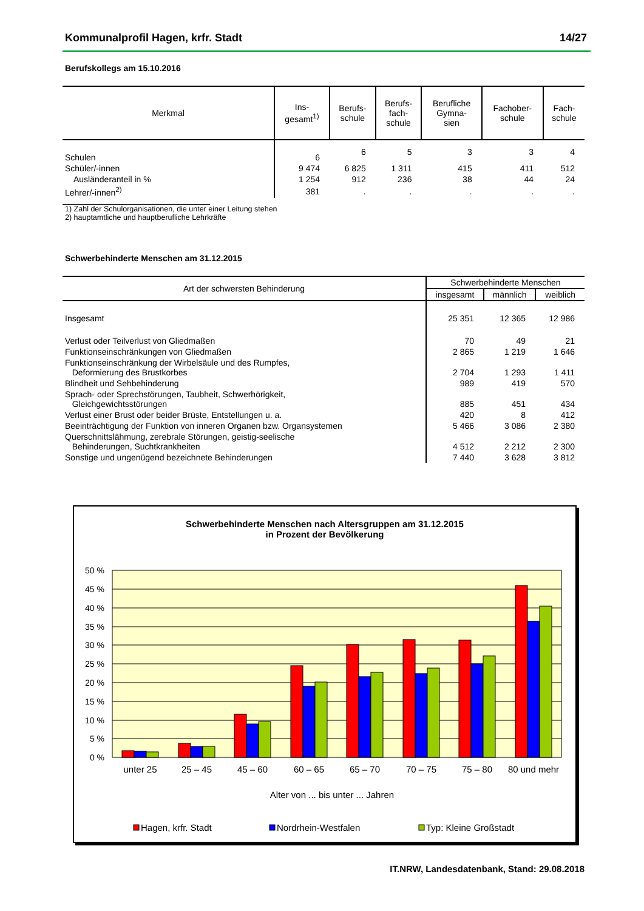Kommunalprofil Hagen, krfr. Stadt 14/27
Berufskollegs am 15.10.2016
| Merkmal | Ins- gesamt<sup>1)</sup> | Berufs- schule | Berufs- fach- schule | Berufliche Gymna- sien | Fachober- schule | Fach- schule |
| --- | --- | --- | --- | --- | --- | --- |
| Schulen | 6 | 6 | 5 | 3 | 3 | 4 |
| Schüler/-innen | 9 474 | 6 825 | 1 311 | 415 | 411 | 512 |
| Ausländeranteil in % | 1 254 | 912 | 236 | 38 | 44 | 24 |
| Lehrer/-innen<sup>2)</sup> | 381 | . | . | . | . | . |
1) Zahl der Schulorganisationen, die unter einer Leitung stehen
2) hauptamtliche und hauptberufliche Lehrkräfte
Schwerbehinderte Menschen am 31.12.2015
| Art der schwersten Behinderung | Schwerbehinderte Menschen | | |
| --- | --- | --- | --- |
| | insgesamt | männlich | weiblich |
| Insgesamt | 25 351 | 12 365 | 12 986 |
| Verlust oder Teilverlust von Gliedmaßen | 70 | 49 | 21 |
| Funktionseinschränkungen von Gliedmaßen | 2 865 | 1 219 | 1 646 |
| Funktionseinschränkung der Wirbelsäule und des Rumpfes, Deformierung des Brustkorbes | 2 704 | 1 293 | 1 411 |
| Blindheit und Sehbehinderung | 989 | 419 | 570 |
| Sprach- oder Sprechstörungen, Taubheit, Schwerhörigkeit, Gleichgewichtsstörungen | 885 | 451 | 434 |
| Verlust einer Brust oder beider Brüste, Entstellungen u. a. | 420 | 8 | 412 |
| Beeinträchtigung der Funktion von inneren Organen bzw. Organsystemen | 5 466 | 3 086 | 2 380 |
| Querschnittslähmung, zerebrale Störungen, geistig-seelische Behinderungen, Suchtkrankheiten | 4 512 | 2 212 | 2 300 |
| Sonstige und ungenügend bezeichnete Behinderungen | 7 440 | 3 628 | 3 812 |
Schwerbehinderte Menschen nach Altersgruppen am 31.12.2015
in Prozent der Bevölkerung
50 %
45 %
40 %
35 %
30 %
25 %
20 %
15 %
10 %
5 %
0 %
unter 25
25 – 45
45 – 60
60 – 65
65 – 70
70 – 75
75 – 80
80 und mehr
Alter von ... bis unter ... Jahren
Hagen, krfr. Stadt
Nordrhein-Westfalen
Typ: Kleine Großstadt
IT.NRW, Landesdatenbank, Stand: 29.08.2018